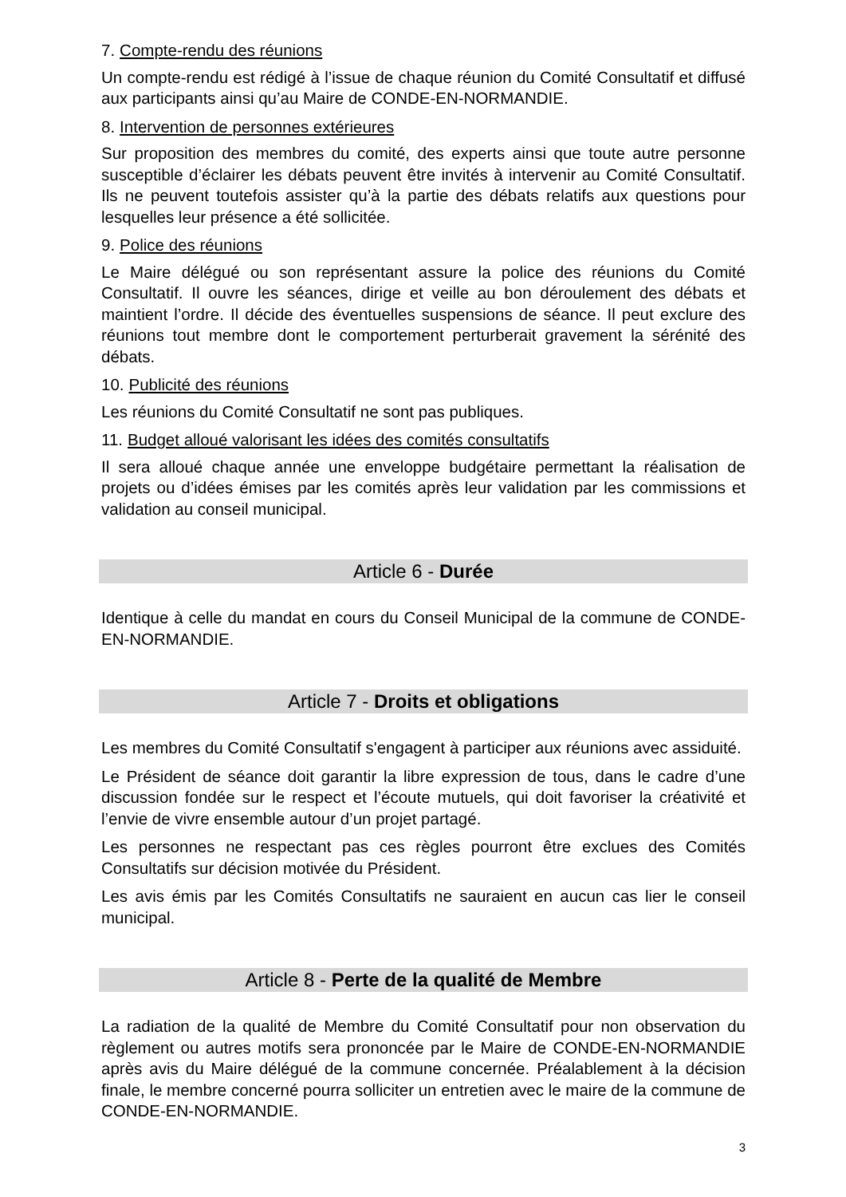7. Compte-rendu des réunions
Un compte-rendu est rédigé à l’issue de chaque réunion du Comité Consultatif et diffusé aux participants ainsi qu’au Maire de CONDE-EN-NORMANDIE.
8. Intervention de personnes extérieures
Sur proposition des membres du comité, des experts ainsi que toute autre personne susceptible d’éclairer les débats peuvent être invités à intervenir au Comité Consultatif. Ils ne peuvent toutefois assister qu’à la partie des débats relatifs aux questions pour lesquelles leur présence a été sollicitée.
9. Police des réunions
Le Maire délégué ou son représentant assure la police des réunions du Comité Consultatif. Il ouvre les séances, dirige et veille au bon déroulement des débats et maintient l’ordre. Il décide des éventuelles suspensions de séance. Il peut exclure des réunions tout membre dont le comportement perturberait gravement la sérénité des débats.
10. Publicité des réunions
Les réunions du Comité Consultatif ne sont pas publiques.
11. Budget alloué valorisant les idées des comités consultatifs
Il sera alloué chaque année une enveloppe budgétaire permettant la réalisation de projets ou d’idées émises par les comités après leur validation par les commissions et validation au conseil municipal.
Article 6 - Durée
Identique à celle du mandat en cours du Conseil Municipal de la commune de CONDE-EN-NORMANDIE.
Article 7 - Droits et obligations
Les membres du Comité Consultatif s'engagent à participer aux réunions avec assiduité.
Le Président de séance doit garantir la libre expression de tous, dans le cadre d’une discussion fondée sur le respect et l’écoute mutuels, qui doit favoriser la créativité et l’envie de vivre ensemble autour d’un projet partagé.
Les personnes ne respectant pas ces règles pourront être exclues des Comités Consultatifs sur décision motivée du Président.
Les avis émis par les Comités Consultatifs ne sauraient en aucun cas lier le conseil municipal.
Article 8 - Perte de la qualité de Membre
La radiation de la qualité de Membre du Comité Consultatif pour non observation du règlement ou autres motifs sera prononcée par le Maire de CONDE-EN-NORMANDIE après avis du Maire délégué de la commune concernée. Préalablement à la décision finale, le membre concerné pourra solliciter un entretien avec le maire de la commune de CONDE-EN-NORMANDIE.
3